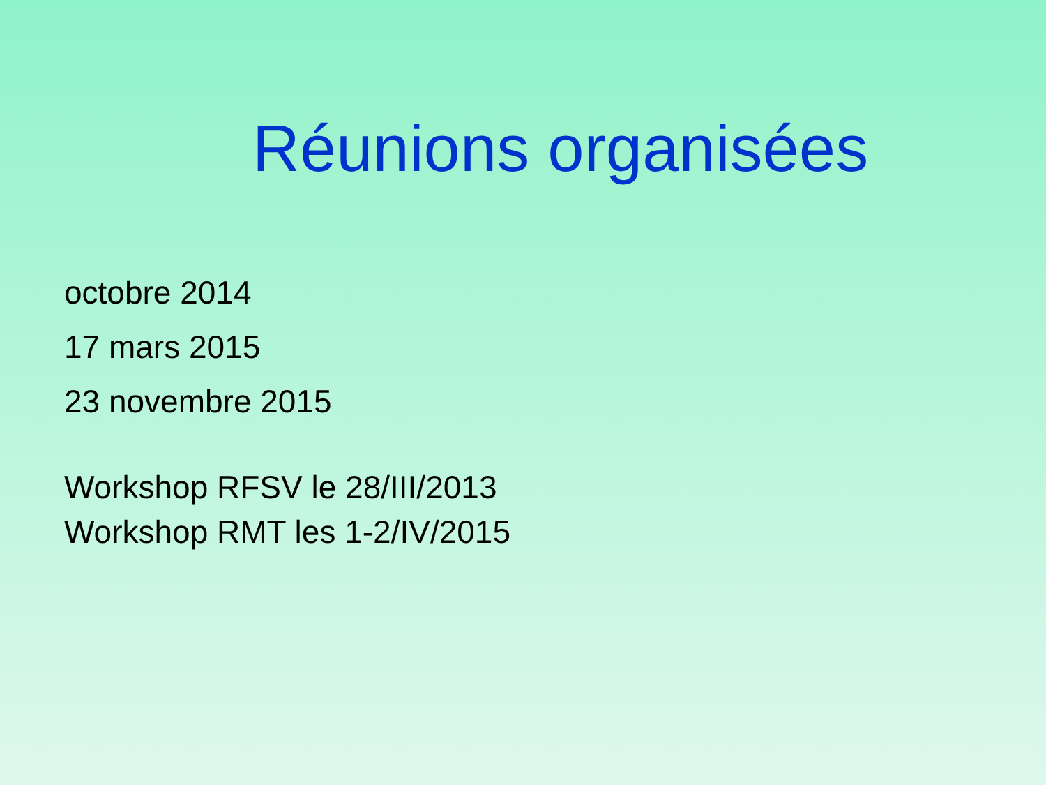Réunions organisées
octobre 2014
17 mars 2015
23 novembre 2015
Workshop RFSV le 28/III/2013
Workshop RMT les 1-2/IV/2015